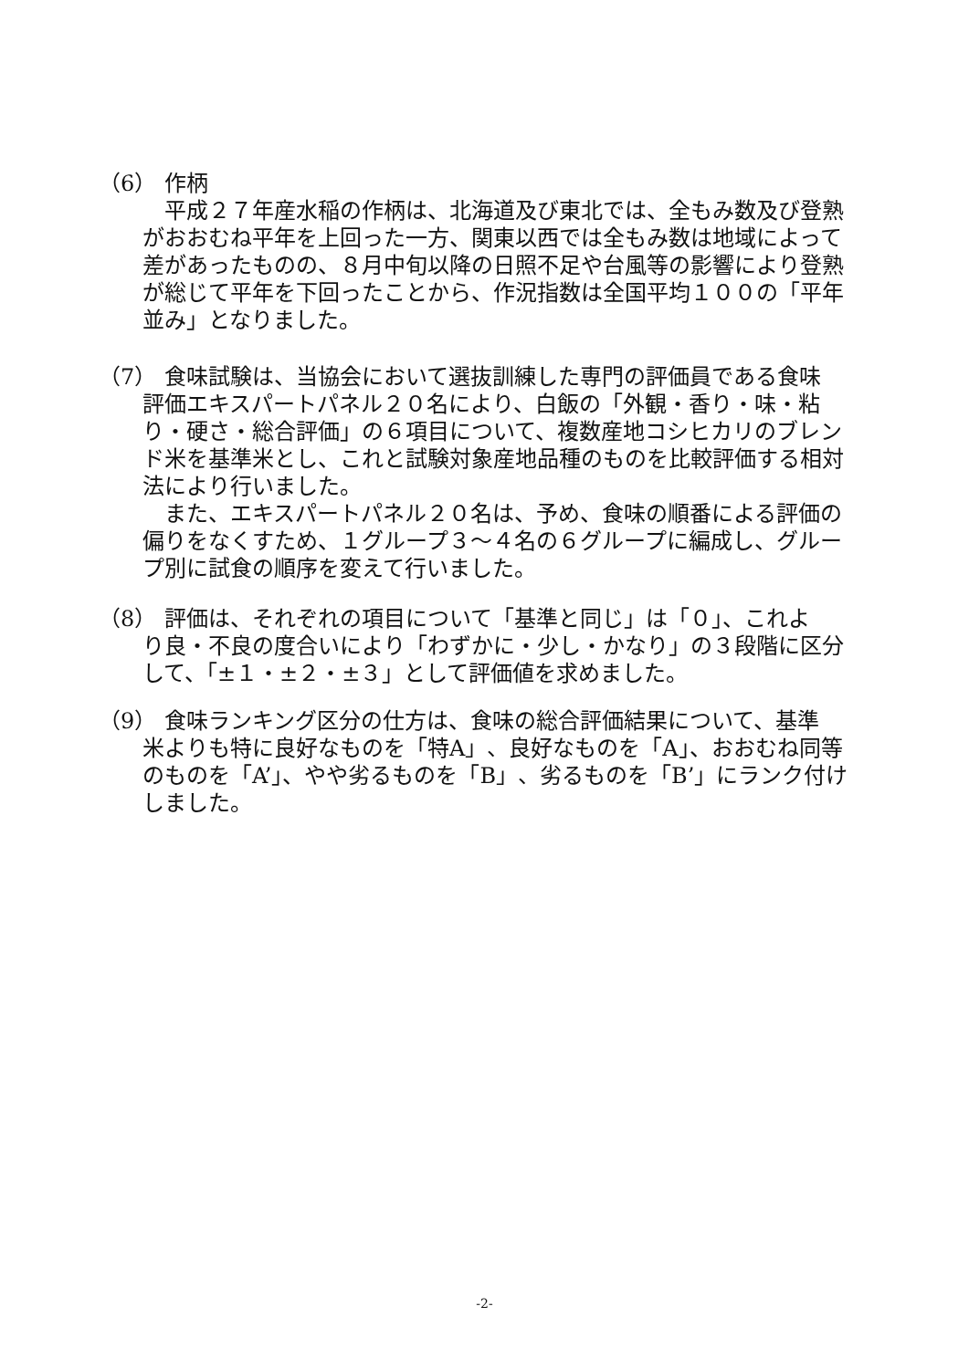（6） 作柄
平成２７年産水稲の作柄は、北海道及び東北では、全もみ数及び登熟がおおむね平年を上回った一方、関東以西では全もみ数は地域によって差があったものの、８月中旬以降の日照不足や台風等の影響により登熟が総じて平年を下回ったことから、作況指数は全国平均１００の「平年並み」となりました。
（7） 食味試験は、当協会において選抜訓練した専門の評価員である食味
評価エキスパートパネル２０名により、白飯の「外観・香り・味・粘り・硬さ・総合評価」の６項目について、複数産地コシヒカリのブレンド米を基準米とし、これと試験対象産地品種のものを比較評価する相対法により行いました。
また、エキスパートパネル２０名は、予め、食味の順番による評価の偏りをなくすため、１グループ３～４名の６グループに編成し、グループ別に試食の順序を変えて行いました。
（8） 評価は、それぞれの項目について「基準と同じ」は「０」、これよ
り良・不良の度合いにより「わずかに・少し・かなり」の３段階に区分して、「±１・±２・±３」として評価値を求めました。
（9） 食味ランキング区分の仕方は、食味の総合評価結果について、基準
米よりも特に良好なものを「特A」、良好なものを「A」、おおむね同等のものを「A’」、やや劣るものを「B」、劣るものを「B’」にランク付けしました。
-2-